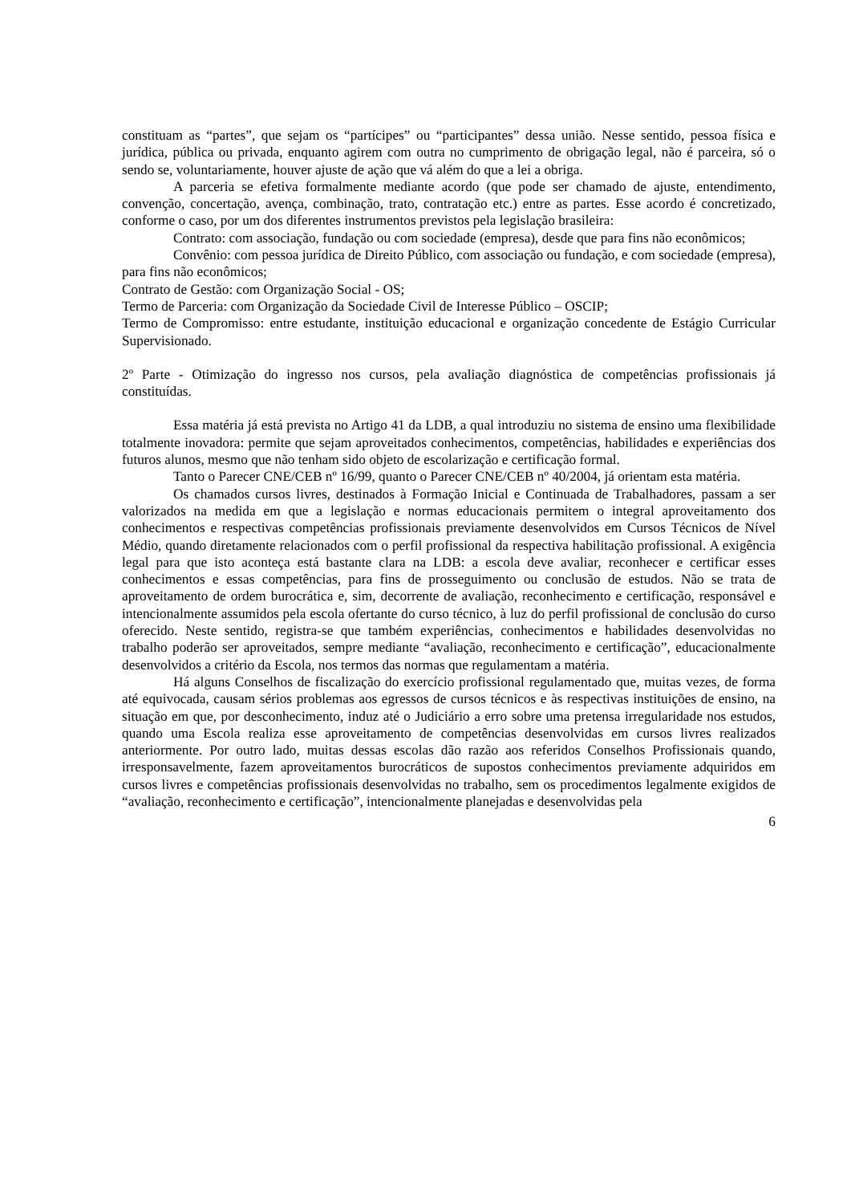constituam as “partes”, que sejam os “partícipes” ou “participantes” dessa união. Nesse sentido, pessoa física e jurídica, pública ou privada, enquanto agirem com outra no cumprimento de obrigação legal, não é parceira, só o sendo se, voluntariamente, houver ajuste de ação que vá além do que a lei a obriga.
A parceria se efetiva formalmente mediante acordo (que pode ser chamado de ajuste, entendimento, convenção, concertação, avença, combinação, trato, contratação etc.) entre as partes. Esse acordo é concretizado, conforme o caso, por um dos diferentes instrumentos previstos pela legislação brasileira:
Contrato: com associação, fundação ou com sociedade (empresa), desde que para fins não econômicos;
Convênio: com pessoa jurídica de Direito Público, com associação ou fundação, e com sociedade (empresa), para fins não econômicos;
Contrato de Gestão: com Organização Social - OS;
Termo de Parceria: com Organização da Sociedade Civil de Interesse Público – OSCIP;
Termo de Compromisso: entre estudante, instituição educacional e organização concedente de Estágio Curricular Supervisionado.
2º Parte - Otimização do ingresso nos cursos, pela avaliação diagnóstica de competências profissionais já constituídas.
Essa matéria já está prevista no Artigo 41 da LDB, a qual introduziu no sistema de ensino uma flexibilidade totalmente inovadora: permite que sejam aproveitados conhecimentos, competências, habilidades e experiências dos futuros alunos, mesmo que não tenham sido objeto de escolarização e certificação formal.
Tanto o Parecer CNE/CEB nº 16/99, quanto o Parecer CNE/CEB nº 40/2004, já orientam esta matéria.
Os chamados cursos livres, destinados à Formação Inicial e Continuada de Trabalhadores, passam a ser valorizados na medida em que a legislação e normas educacionais permitem o integral aproveitamento dos conhecimentos e respectivas competências profissionais previamente desenvolvidos em Cursos Técnicos de Nível Médio, quando diretamente relacionados com o perfil profissional da respectiva habilitação profissional. A exigência legal para que isto aconteça está bastante clara na LDB: a escola deve avaliar, reconhecer e certificar esses conhecimentos e essas competências, para fins de prosseguimento ou conclusão de estudos. Não se trata de aproveitamento de ordem burocrática e, sim, decorrente de avaliação, reconhecimento e certificação, responsável e intencionalmente assumidos pela escola ofertante do curso técnico, à luz do perfil profissional de conclusão do curso oferecido. Neste sentido, registra-se que também experiências, conhecimentos e habilidades desenvolvidas no trabalho poderão ser aproveitados, sempre mediante “avaliação, reconhecimento e certificação”, educacionalmente desenvolvidos a critério da Escola, nos termos das normas que regulamentam a matéria.
Há alguns Conselhos de fiscalização do exercício profissional regulamentado que, muitas vezes, de forma até equivocada, causam sérios problemas aos egressos de cursos técnicos e às respectivas instituições de ensino, na situação em que, por desconhecimento, induz até o Judiciário a erro sobre uma pretensa irregularidade nos estudos, quando uma Escola realiza esse aproveitamento de competências desenvolvidas em cursos livres realizados anteriormente. Por outro lado, muitas dessas escolas dão razão aos referidos Conselhos Profissionais quando, irresponsavelmente, fazem aproveitamentos burocráticos de supostos conhecimentos previamente adquiridos em cursos livres e competências profissionais desenvolvidas no trabalho, sem os procedimentos legalmente exigidos de “avaliação, reconhecimento e certificação”, intencionalmente planejadas e desenvolvidas pela
6